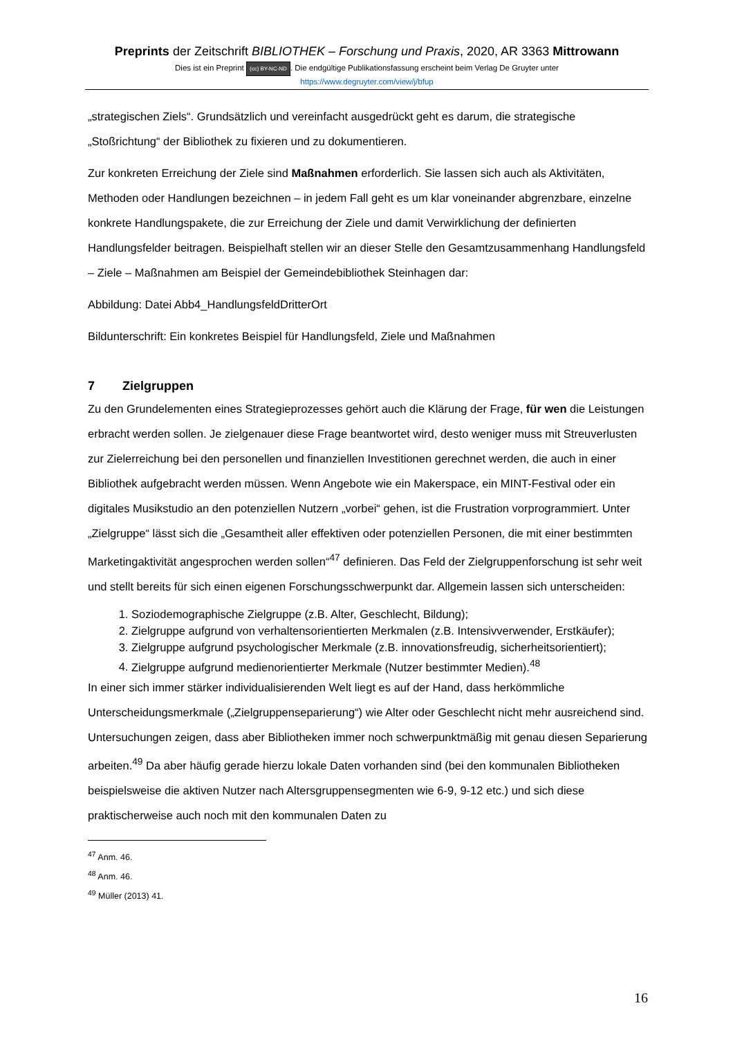Preprints der Zeitschrift BIBLIOTHEK – Forschung und Praxis, 2020, AR 3363 Mittrowann
Dies ist ein Preprint (cc) BY-NC-ND. Die endgültige Publikationsfassung erscheint beim Verlag De Gruyter unter
https://www.degruyter.com/view/j/bfup
„strategischen Ziels“. Grundsätzlich und vereinfacht ausgedrückt geht es darum, die strategische „Stoßrichtung“ der Bibliothek zu fixieren und zu dokumentieren.
Zur konkreten Erreichung der Ziele sind Maßnahmen erforderlich. Sie lassen sich auch als Aktivitäten, Methoden oder Handlungen bezeichnen – in jedem Fall geht es um klar voneinander abgrenzbare, einzelne konkrete Handlungspakete, die zur Erreichung der Ziele und damit Verwirklichung der definierten Handlungsfelder beitragen. Beispielhaft stellen wir an dieser Stelle den Gesamtzusammenhang Handlungsfeld – Ziele – Maßnahmen am Beispiel der Gemeindebibliothek Steinhagen dar:
Abbildung: Datei Abb4_HandlungsfeldDritterOrt
Bildunterschrift: Ein konkretes Beispiel für Handlungsfeld, Ziele und Maßnahmen
7 Zielgruppen
Zu den Grundelementen eines Strategieprozesses gehört auch die Klärung der Frage, für wen die Leistungen erbracht werden sollen. Je zielgenauer diese Frage beantwortet wird, desto weniger muss mit Streuverlusten zur Zielerreichung bei den personellen und finanziellen Investitionen gerechnet werden, die auch in einer Bibliothek aufgebracht werden müssen. Wenn Angebote wie ein Makerspace, ein MINT-Festival oder ein digitales Musikstudio an den potenziellen Nutzern „vorbei“ gehen, ist die Frustration vorprogrammiert. Unter „Zielgruppe“ lässt sich die „Gesamtheit aller effektiven oder potenziellen Personen, die mit einer bestimmten Marketingaktivität angesprochen werden sollen“<sup>47</sup> definieren. Das Feld der Zielgruppenforschung ist sehr weit und stellt bereits für sich einen eigenen Forschungsschwerpunkt dar. Allgemein lassen sich unterscheiden:
1. Soziodemographische Zielgruppe (z.B. Alter, Geschlecht, Bildung);
2. Zielgruppe aufgrund von verhaltensorientierten Merkmalen (z.B. Intensivverwender, Erstkäufer);
3. Zielgruppe aufgrund psychologischer Merkmale (z.B. innovationsfreudig, sicherheitsorientiert);
4. Zielgruppe aufgrund medienorientierter Merkmale (Nutzer bestimmter Medien).<sup>48</sup>
In einer sich immer stärker individualisierenden Welt liegt es auf der Hand, dass herkömmliche Unterscheidungsmerkmale („Zielgruppenseparierung“) wie Alter oder Geschlecht nicht mehr ausreichend sind. Untersuchungen zeigen, dass aber Bibliotheken immer noch schwerpunktmäßig mit genau diesen Separierung arbeiten.<sup>49</sup> Da aber häufig gerade hierzu lokale Daten vorhanden sind (bei den kommunalen Bibliotheken beispielsweise die aktiven Nutzer nach Altersgruppensegmenten wie 6-9, 9-12 etc.) und sich diese praktischerweise auch noch mit den kommunalen Daten zu
<sup>47</sup> Anm. 46.
<sup>48</sup> Anm. 46.
<sup>49</sup> Müller (2013) 41.
16